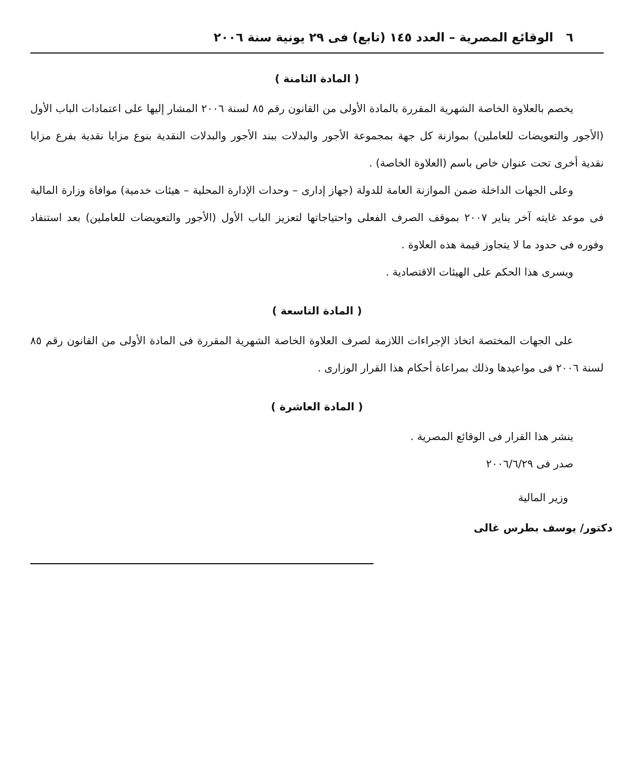٦ الوقائع المصرية – العدد ١٤٥ (تابع) فى ٢٩ يونية سنة ٢٠٠٦
( المادة الثامنة )
يخصم بالعلاوة الخاصة الشهرية المقررة بالمادة الأولى من القانون رقم ٨٥ لسنة ٢٠٠٦ المشار إليها على اعتمادات الباب الأول (الأجور والتعويضات للعاملين) بموازنة كل جهة بمجموعة الأجور والبدلات ببند الأجور والبدلات النقدية بنوع مزايا نقدية بفرع مزايا نقدية أخرى تحت عنوان خاص باسم (العلاوة الخاصة) .
وعلى الجهات الداخلة ضمن الموازنة العامة للدولة (جهاز إدارى – وحدات الإدارة المحلية – هيئات خدمية) موافاة وزارة المالية فى موعد غايته آخر يناير ٢٠٠٧ بموقف الصرف الفعلى واحتياجاتها لتعزيز الباب الأول (الأجور والتعويضات للعاملين) بعد استنفاد وفوره فى حدود ما لا يتجاوز قيمة هذه العلاوة .
ويسرى هذا الحكم على الهيئات الاقتصادية .
( المادة التاسعة )
على الجهات المختصة اتخاذ الإجراءات اللازمة لصرف العلاوة الخاصة الشهرية المقررة فى المادة الأولى من القانون رقم ٨٥ لسنة ٢٠٠٦ فى مواعيدها وذلك بمراعاة أحكام هذا القرار الوزارى .
( المادة العاشرة )
ينشر هذا القرار فى الوقائع المصرية .
صدر فى ٢٠٠٦/٦/٢٩
وزير المالية
دكتور/ يوسف بطرس غالى